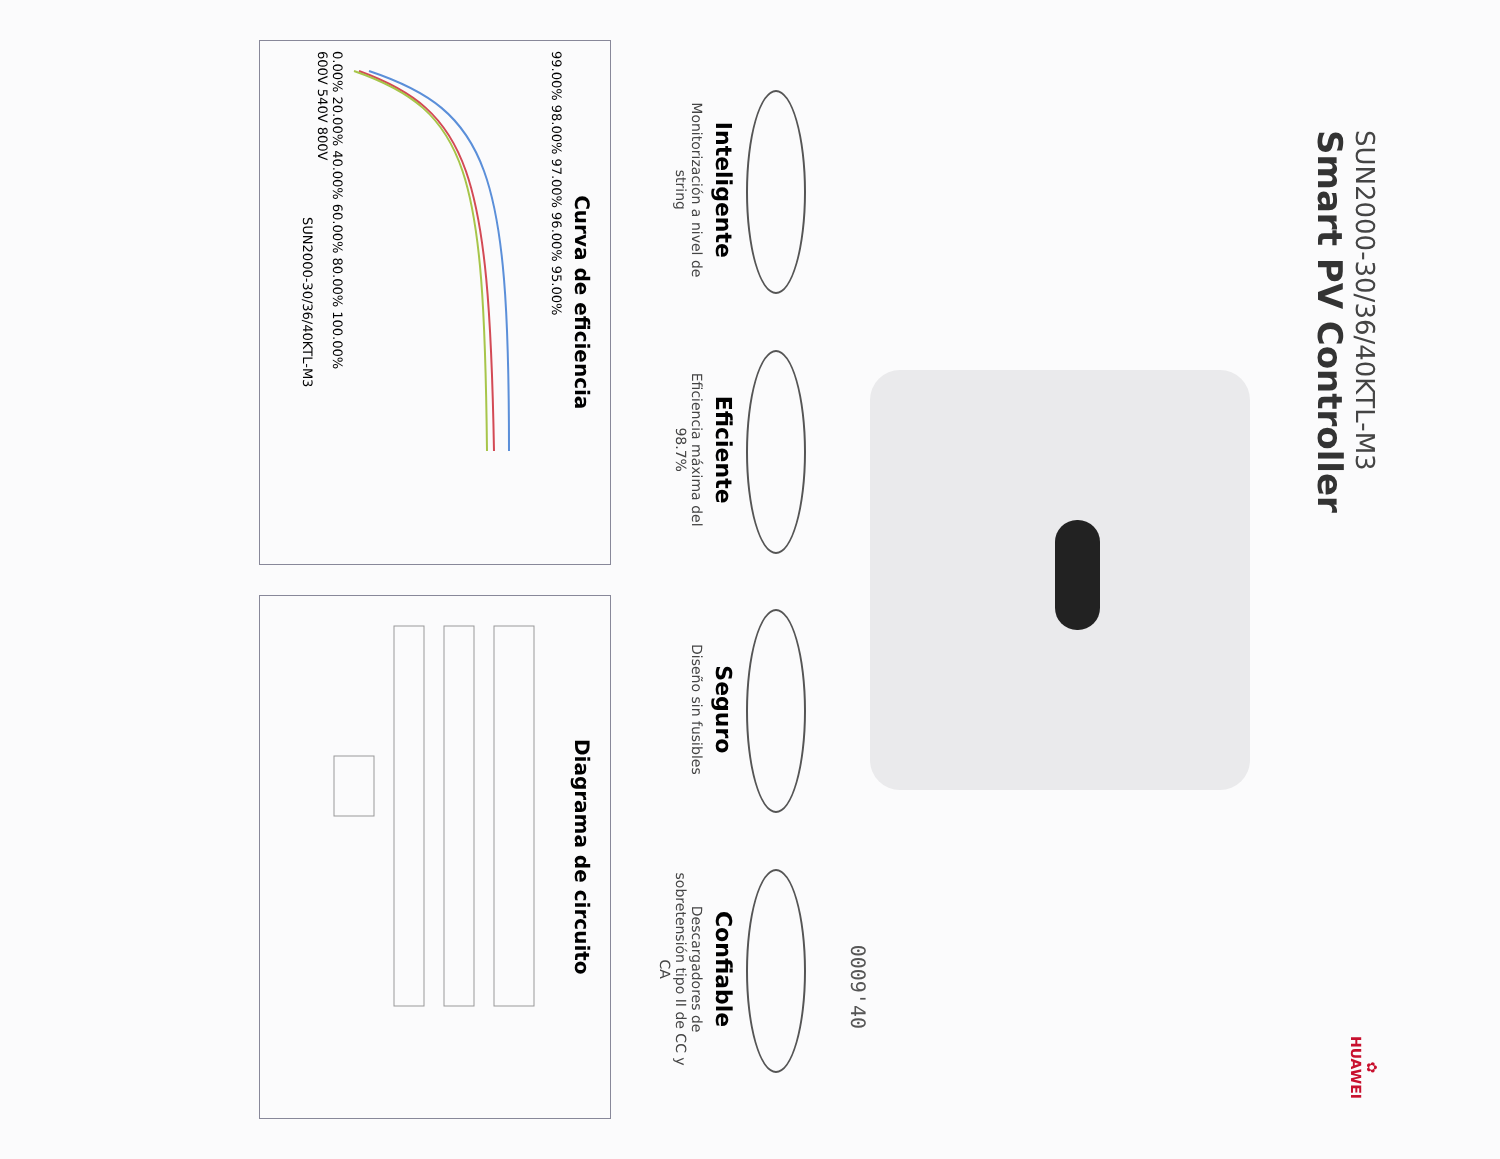SUN2000-30/36/40KTL-M3
Smart PV Controller
✿
HUAWEI
0009'40
Inteligente
Monitorización a nivel de string
Eficiente
Eficiencia máxima del 98.7%
Seguro
Diseño sin fusibles
Confiable
Descargadores de sobretensión tipo II de CC y CA
Curva de eficiencia
99.00% 98.00% 97.00% 96.00% 95.00%
0.00% 20.00% 40.00% 60.00% 80.00% 100.00%
600V 540V 800V
SUN2000-30/36/40KTL-M3
Diagrama de circuito